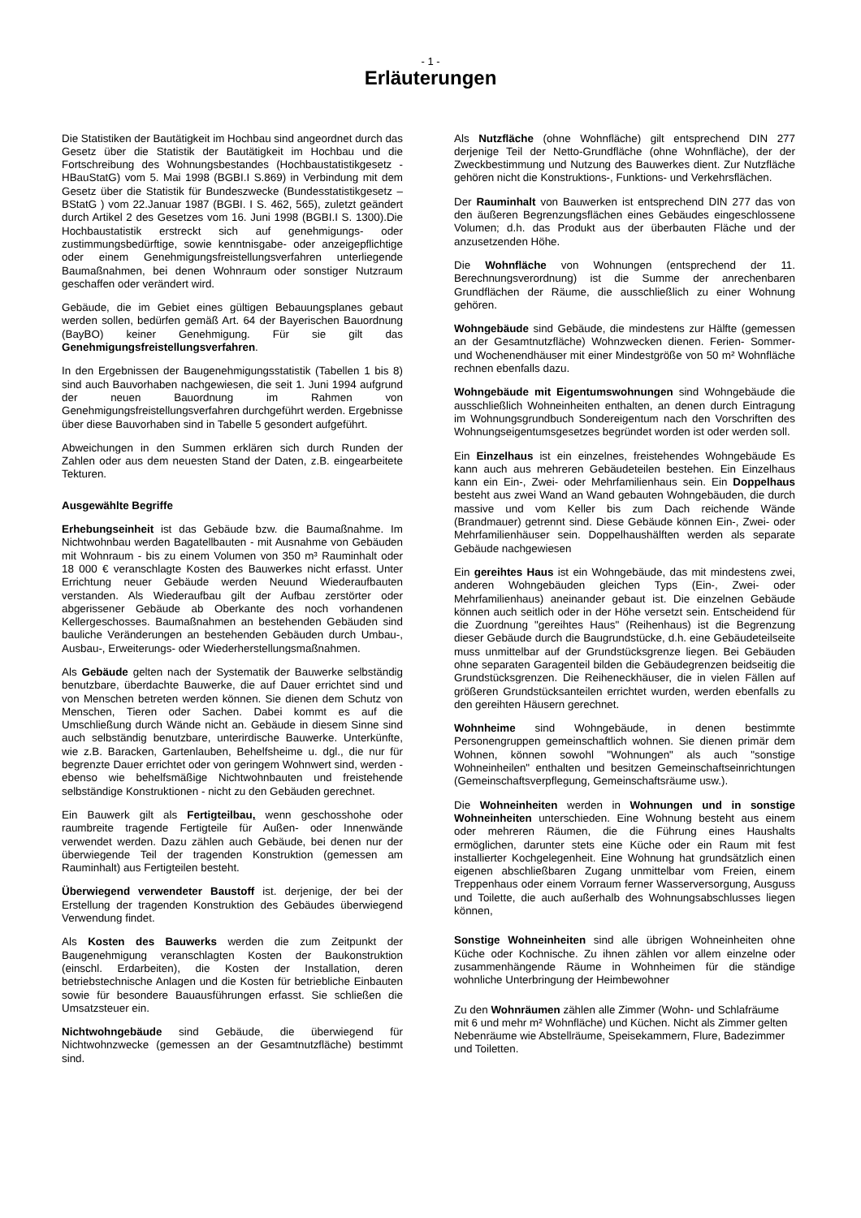- 1 -
Erläuterungen
Die Statistiken der Bautätigkeit im Hochbau sind angeordnet durch das Gesetz über die Statistik der Bautätigkeit im Hochbau und die Fortschreibung des Wohnungsbestandes (Hochbaustatistikgesetz - HBauStatG) vom 5. Mai 1998 (BGBI.I S.869) in Verbindung mit dem Gesetz über die Statistik für Bundeszwecke (Bundesstatistikgesetz – BStatG ) vom 22.Januar 1987 (BGBI. I S. 462, 565), zuletzt geändert durch Artikel 2 des Gesetzes vom 16. Juni 1998 (BGBI.I S. 1300).Die Hochbaustatistik erstreckt sich auf genehmigungs- oder zustimmungsbedürftige, sowie kenntnisgabe- oder anzeigepflichtige oder einem Genehmigungsfreistellungsverfahren unterliegende Baumaßnahmen, bei denen Wohnraum oder sonstiger Nutzraum geschaffen oder verändert wird.
Gebäude, die im Gebiet eines gültigen Bebauungsplanes gebaut werden sollen, bedürfen gemäß Art. 64 der Bayerischen Bauordnung (BayBO) keiner Genehmigung. Für sie gilt das Genehmigungsfreistellungsverfahren.
In den Ergebnissen der Baugenehmigungsstatistik (Tabellen 1 bis 8) sind auch Bauvorhaben nachgewiesen, die seit 1. Juni 1994 aufgrund der neuen Bauordnung im Rahmen von Genehmigungsfreistellungsverfahren durchgeführt werden. Ergebnisse über diese Bauvorhaben sind in Tabelle 5 gesondert aufgeführt.
Abweichungen in den Summen erklären sich durch Runden der Zahlen oder aus dem neuesten Stand der Daten, z.B. eingearbeitete Tekturen.
Ausgewählte Begriffe
Erhebungseinheit ist das Gebäude bzw. die Baumaßnahme. Im Nichtwohnbau werden Bagatellbauten - mit Ausnahme von Gebäuden mit Wohnraum - bis zu einem Volumen von 350 m³ Rauminhalt oder 18 000 € veranschlagte Kosten des Bauwerkes nicht erfasst. Unter Errichtung neuer Gebäude werden Neuund Wiederaufbauten verstanden. Als Wiederaufbau gilt der Aufbau zerstörter oder abgerissener Gebäude ab Oberkante des noch vorhandenen Kellergeschosses. Baumaßnahmen an bestehenden Gebäuden sind bauliche Veränderungen an bestehenden Gebäuden durch Umbau-, Ausbau-, Erweiterungs- oder Wiederherstellungsmaßnahmen.
Als Gebäude gelten nach der Systematik der Bauwerke selbständig benutzbare, überdachte Bauwerke, die auf Dauer errichtet sind und von Menschen betreten werden können. Sie dienen dem Schutz von Menschen, Tieren oder Sachen. Dabei kommt es auf die Umschließung durch Wände nicht an. Gebäude in diesem Sinne sind auch selbständig benutzbare, unterirdische Bauwerke. Unterkünfte, wie z.B. Baracken, Gartenlauben, Behelfsheime u. dgl., die nur für begrenzte Dauer errichtet oder von geringem Wohnwert sind, werden - ebenso wie behelfsmäßige Nichtwohnbauten und freistehende selbständige Konstruktionen - nicht zu den Gebäuden gerechnet.
Ein Bauwerk gilt als Fertigteilbau, wenn geschosshohe oder raumbreite tragende Fertigteile für Außen- oder Innenwände verwendet werden. Dazu zählen auch Gebäude, bei denen nur der überwiegende Teil der tragenden Konstruktion (gemessen am Rauminhalt) aus Fertigteilen besteht.
Überwiegend verwendeter Baustoff ist. derjenige, der bei der Erstellung der tragenden Konstruktion des Gebäudes überwiegend Verwendung findet.
Als Kosten des Bauwerks werden die zum Zeitpunkt der Baugenehmigung veranschlagten Kosten der Baukonstruktion (einschl. Erdarbeiten), die Kosten der Installation, deren betriebstechnische Anlagen und die Kosten für betriebliche Einbauten sowie für besondere Bauausführungen erfasst. Sie schließen die Umsatzsteuer ein.
Nichtwohngebäude sind Gebäude, die überwiegend für Nichtwohnzwecke (gemessen an der Gesamtnutzfläche) bestimmt sind.
Als Nutzfläche (ohne Wohnfläche) gilt entsprechend DIN 277 derjenige Teil der Netto-Grundfläche (ohne Wohnfläche), der der Zweckbestimmung und Nutzung des Bauwerkes dient. Zur Nutzfläche gehören nicht die Konstruktions-, Funktions- und Verkehrsflächen.
Der Rauminhalt von Bauwerken ist entsprechend DIN 277 das von den äußeren Begrenzungsflächen eines Gebäudes eingeschlossene Volumen; d.h. das Produkt aus der überbauten Fläche und der anzusetzenden Höhe.
Die Wohnfläche von Wohnungen (entsprechend der 11. Berechnungsverordnung) ist die Summe der anrechenbaren Grundflächen der Räume, die ausschließlich zu einer Wohnung gehören.
Wohngebäude sind Gebäude, die mindestens zur Hälfte (gemessen an der Gesamtnutzfläche) Wohnzwecken dienen. Ferien- Sommer- und Wochenendhäuser mit einer Mindestgröße von 50 m² Wohnfläche rechnen ebenfalls dazu.
Wohngebäude mit Eigentumswohnungen sind Wohngebäude die ausschließlich Wohneinheiten enthalten, an denen durch Eintragung im Wohnungsgrundbuch Sondereigentum nach den Vorschriften des Wohnungseigentumsgesetzes begründet worden ist oder werden soll.
Ein Einzelhaus ist ein einzelnes, freistehendes Wohngebäude Es kann auch aus mehreren Gebäudeteilen bestehen. Ein Einzelhaus kann ein Ein-, Zwei- oder Mehrfamilienhaus sein. Ein Doppelhaus besteht aus zwei Wand an Wand gebauten Wohngebäuden, die durch massive und vom Keller bis zum Dach reichende Wände (Brandmauer) getrennt sind. Diese Gebäude können Ein-, Zwei- oder Mehrfamilienhäuser sein. Doppelhaushälften werden als separate Gebäude nachgewiesen
Ein gereihtes Haus ist ein Wohngebäude, das mit mindestens zwei, anderen Wohngebäuden gleichen Typs (Ein-, Zwei- oder Mehrfamilienhaus) aneinander gebaut ist. Die einzelnen Gebäude können auch seitlich oder in der Höhe versetzt sein. Entscheidend für die Zuordnung "gereihtes Haus" (Reihenhaus) ist die Begrenzung dieser Gebäude durch die Baugrundstücke, d.h. eine Gebäudeteilseite muss unmittelbar auf der Grundstücksgrenze liegen. Bei Gebäuden ohne separaten Garagenteil bilden die Gebäudegrenzen beidseitig die Grundstücksgrenzen. Die Reiheneckhäuser, die in vielen Fällen auf größeren Grundstücksanteilen errichtet wurden, werden ebenfalls zu den gereihten Häusern gerechnet.
Wohnheime sind Wohngebäude, in denen bestimmte Personengruppen gemeinschaftlich wohnen. Sie dienen primär dem Wohnen, können sowohl "Wohnungen" als auch "sonstige Wohneinheilen" enthalten und besitzen Gemeinschaftseinrichtungen (Gemeinschaftsverpflegung, Gemeinschaftsräume usw.).
Die Wohneinheiten werden in Wohnungen und in sonstige Wohneinheiten unterschieden. Eine Wohnung besteht aus einem oder mehreren Räumen, die die Führung eines Haushalts ermöglichen, darunter stets eine Küche oder ein Raum mit fest installierter Kochgelegenheit. Eine Wohnung hat grundsätzlich einen eigenen abschließbaren Zugang unmittelbar vom Freien, einem Treppenhaus oder einem Vorraum ferner Wasserversorgung, Ausguss und Toilette, die auch außerhalb des Wohnungsabschlusses liegen können,
Sonstige Wohneinheiten sind alle übrigen Wohneinheiten ohne Küche oder Kochnische. Zu ihnen zählen vor allem einzelne oder zusammenhängende Räume in Wohnheimen für die ständige wohnliche Unterbringung der Heimbewohner
Zu den Wohnräumen zählen alle Zimmer (Wohn- und Schlafräume mit 6 und mehr m² Wohnfläche) und Küchen. Nicht als Zimmer gelten Nebenräume wie Abstellräume, Speisekammern, Flure, Badezimmer und Toiletten.